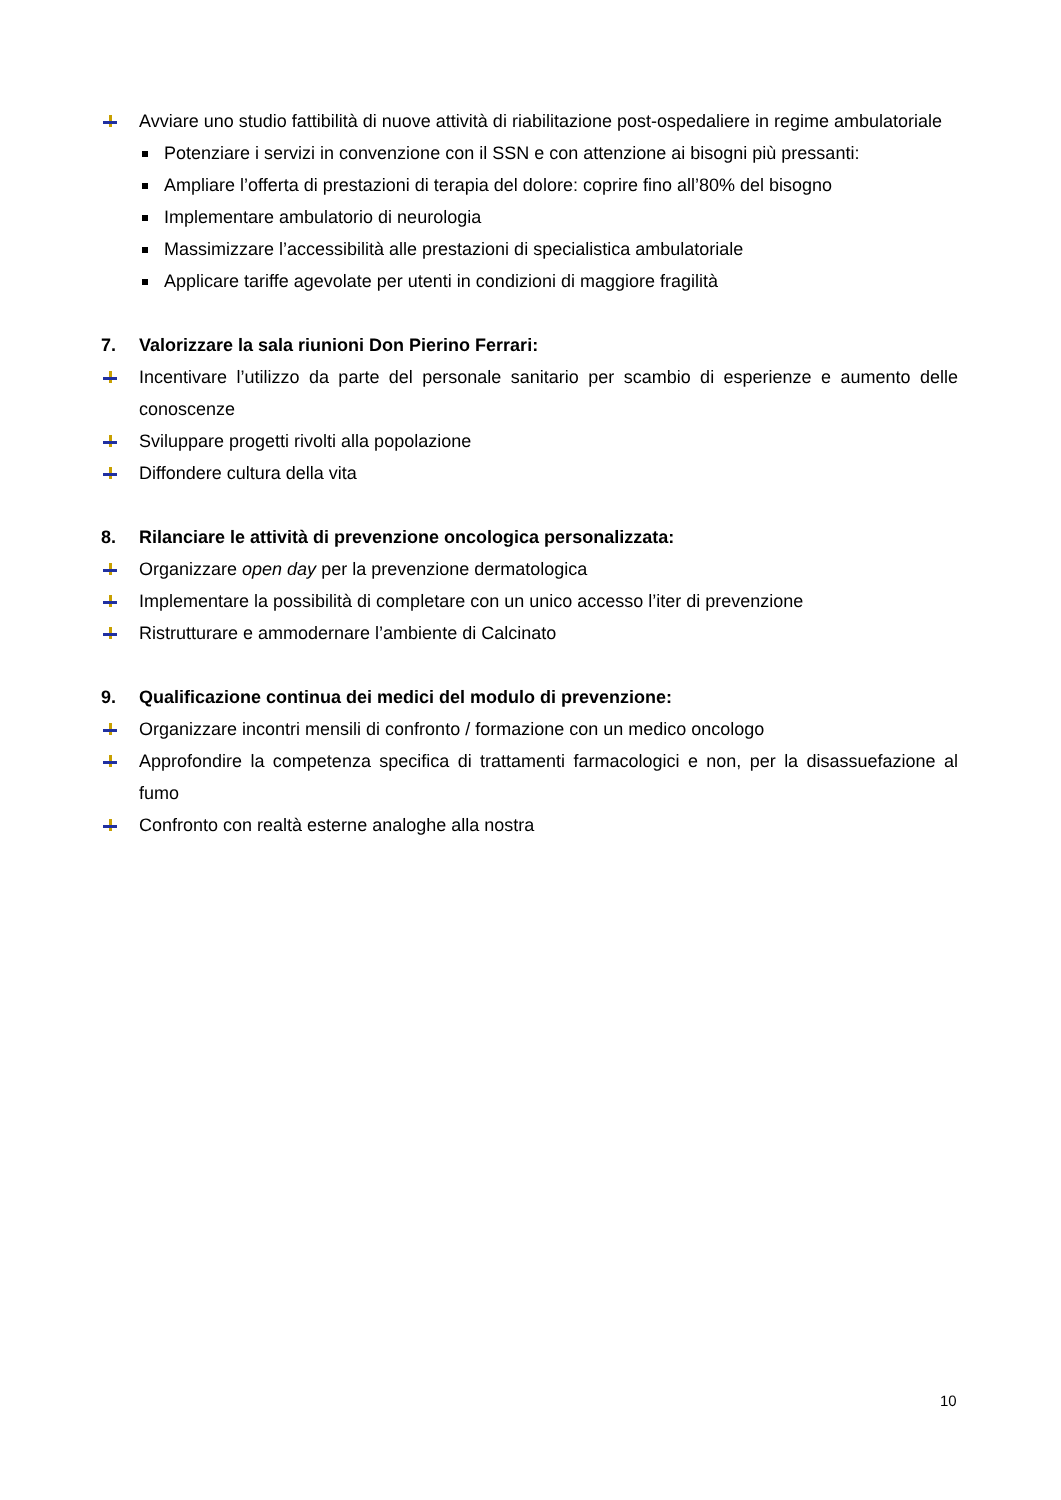Avviare uno studio fattibilità di nuove attività di riabilitazione post-ospedaliere in regime ambulatoriale
Potenziare i servizi in convenzione con il SSN e con attenzione ai bisogni più pressanti:
Ampliare l’offerta di prestazioni di terapia del dolore: coprire fino all’80% del bisogno
Implementare ambulatorio di neurologia
Massimizzare l’accessibilità alle prestazioni di specialistica ambulatoriale
Applicare tariffe agevolate per utenti in condizioni di maggiore fragilità
7. Valorizzare la sala riunioni Don Pierino Ferrari:
Incentivare l’utilizzo da parte del personale sanitario per scambio di esperienze e aumento delle conoscenze
Sviluppare progetti rivolti alla popolazione
Diffondere cultura della vita
8. Rilanciare le attività di prevenzione oncologica personalizzata:
Organizzare open day per la prevenzione dermatologica
Implementare la possibilità di completare con un unico accesso l’iter di prevenzione
Ristrutturare e ammodernare l’ambiente di Calcinato
9. Qualificazione continua dei medici del modulo di prevenzione:
Organizzare incontri mensili di confronto / formazione con un medico oncologo
Approfondire la competenza specifica di trattamenti farmacologici e non, per la disassuefazione al fumo
Confronto con realtà esterne analoghe alla nostra
10